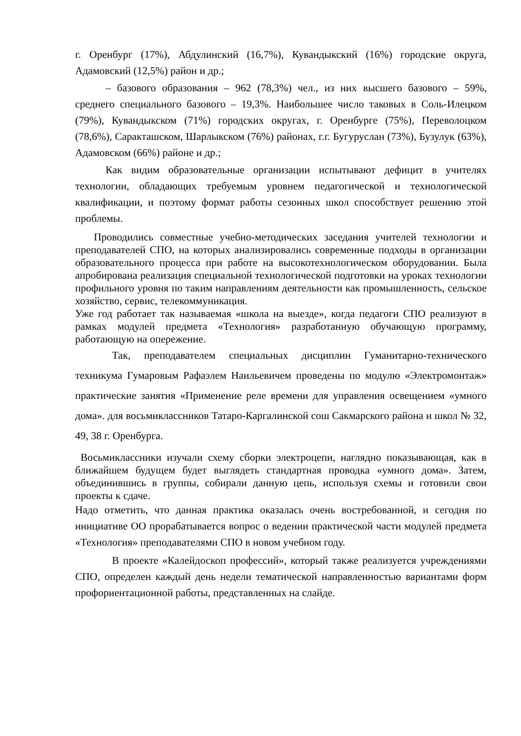г. Оренбург (17%), Абдулинский (16,7%), Кувандыкский (16%) городские округа, Адамовский (12,5%) район и др.;
– базового образования – 962 (78,3%) чел., из них высшего базового – 59%, среднего специального базового – 19,3%. Наибольшее число таковых в Соль-Илецком (79%), Кувандыкском (71%) городских округах, г. Оренбурге (75%), Переволоцком (78,6%), Саракташском, Шарлыкском (76%) районах, г.г. Бугуруслан (73%), Бузулук (63%), Адамовском (66%) районе и др.;
Как видим образовательные организации испытывают дефицит в учителях технологии, обладающих требуемым уровнем педагогической и технологической квалификации, и поэтому формат работы сезонных школ способствует решению этой проблемы.
Проводились совместные учебно-методических заседания учителей технологии и преподавателей СПО, на которых анализировались современные подходы в организации образовательного процесса при работе на высокотехнологическом оборудовании. Была апробирована реализация специальной технологической подготовки на уроках технологии профильного уровня по таким направлениям деятельности как промышленность, сельское хозяйство, сервис, телекоммуникация.
Уже год работает так называемая «школа на выезде», когда педагоги СПО реализуют в рамках модулей предмета «Технология» разработанную обучающую программу, работающую на опережение.
Так, преподавателем специальных дисциплин Гуманитарно-технического техникума Гумаровым Рафаэлем Наильевичем проведены по модулю «Электромонтаж» практические занятия «Применение реле времени для управления освещением «умного дома». для восьмиклассников Татаро-Каргалинской сош Сакмарского района и школ № 32, 49, 38 г. Оренбурга.
Восьмиклассники изучали схему сборки электроцепи, наглядно показывающая, как в ближайшем будущем будет выглядеть стандартная проводка «умного дома». Затем, объединившись в группы, собирали данную цепь, используя схемы и готовили свои проекты к сдаче.
Надо отметить, что данная практика оказалась очень востребованной, и сегодня по инициативе ОО прорабатывается вопрос о ведении практической части модулей предмета «Технология» преподавателями СПО в новом учебном году.
В проекте «Калейдоскоп профессий», который также реализуется учреждениями СПО, определен каждый день недели тематической направленностью вариантами форм профориентационной работы, представленных на слайде.